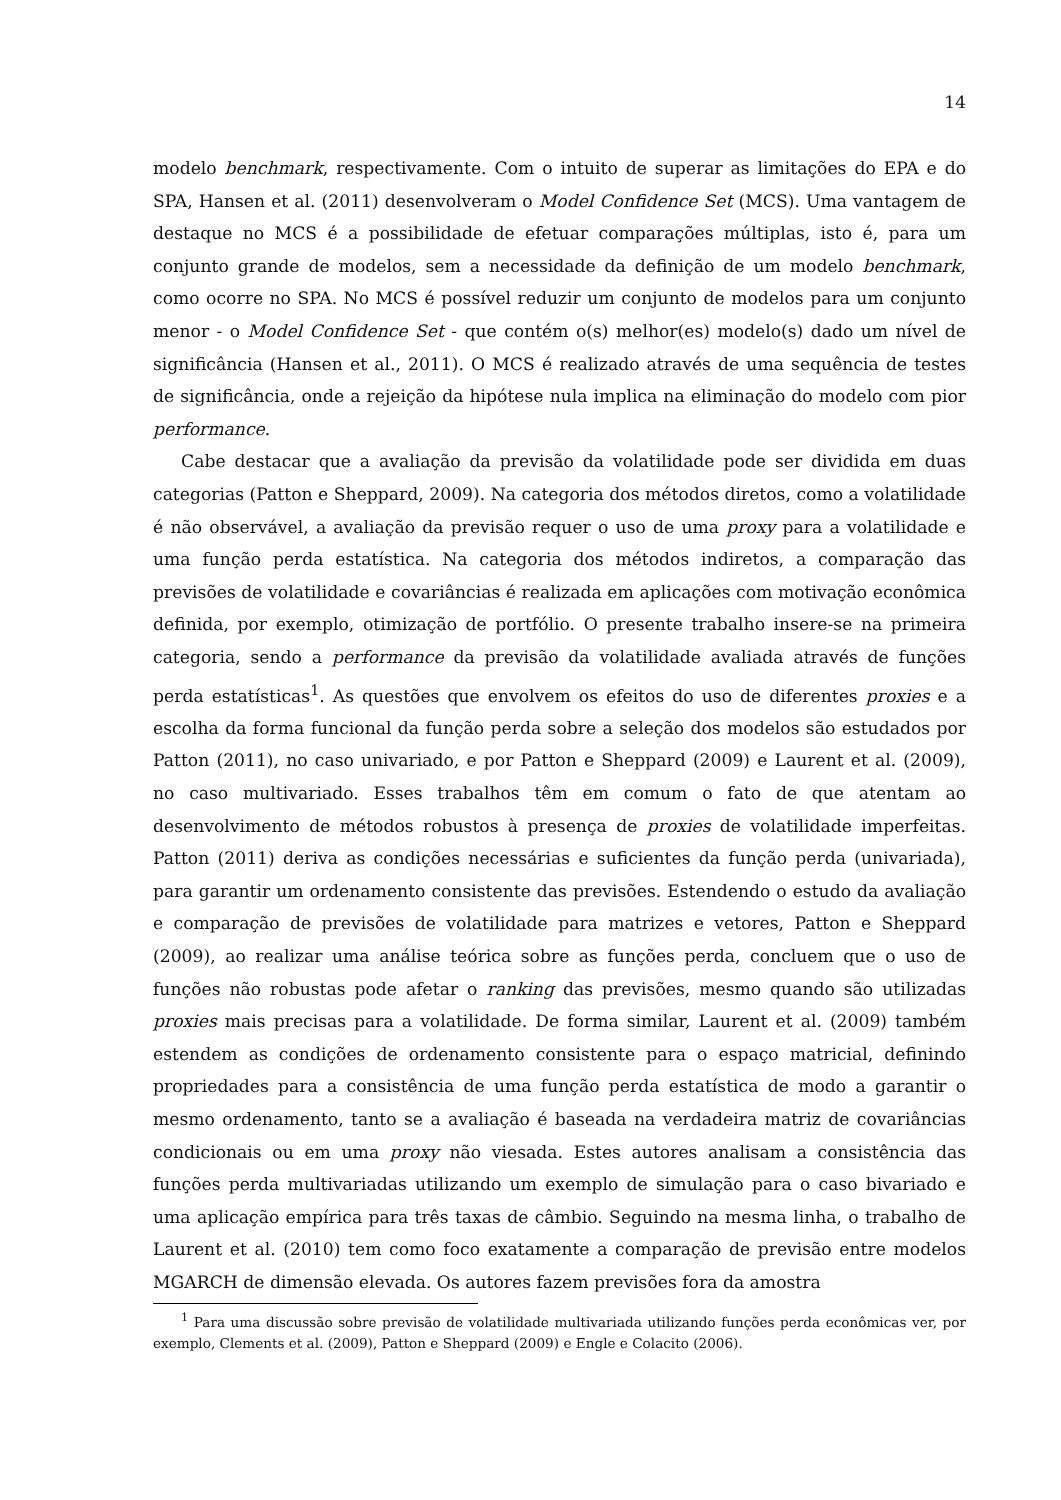14
modelo benchmark, respectivamente. Com o intuito de superar as limitações do EPA e do SPA, Hansen et al. (2011) desenvolveram o Model Confidence Set (MCS). Uma vantagem de destaque no MCS é a possibilidade de efetuar comparações múltiplas, isto é, para um conjunto grande de modelos, sem a necessidade da definição de um modelo benchmark, como ocorre no SPA. No MCS é possível reduzir um conjunto de modelos para um conjunto menor - o Model Confidence Set - que contém o(s) melhor(es) modelo(s) dado um nível de significância (Hansen et al., 2011). O MCS é realizado através de uma sequência de testes de significância, onde a rejeição da hipótese nula implica na eliminação do modelo com pior performance.
Cabe destacar que a avaliação da previsão da volatilidade pode ser dividida em duas categorias (Patton e Sheppard, 2009). Na categoria dos métodos diretos, como a volatilidade é não observável, a avaliação da previsão requer o uso de uma proxy para a volatilidade e uma função perda estatística. Na categoria dos métodos indiretos, a comparação das previsões de volatilidade e covariâncias é realizada em aplicações com motivação econômica definida, por exemplo, otimização de portfólio. O presente trabalho insere-se na primeira categoria, sendo a performance da previsão da volatilidade avaliada através de funções perda estatísticas<sup>1</sup>. As questões que envolvem os efeitos do uso de diferentes proxies e a escolha da forma funcional da função perda sobre a seleção dos modelos são estudados por Patton (2011), no caso univariado, e por Patton e Sheppard (2009) e Laurent et al. (2009), no caso multivariado. Esses trabalhos têm em comum o fato de que atentam ao desenvolvimento de métodos robustos à presença de proxies de volatilidade imperfeitas. Patton (2011) deriva as condições necessárias e suficientes da função perda (univariada), para garantir um ordenamento consistente das previsões. Estendendo o estudo da avaliação e comparação de previsões de volatilidade para matrizes e vetores, Patton e Sheppard (2009), ao realizar uma análise teórica sobre as funções perda, concluem que o uso de funções não robustas pode afetar o ranking das previsões, mesmo quando são utilizadas proxies mais precisas para a volatilidade. De forma similar, Laurent et al. (2009) também estendem as condições de ordenamento consistente para o espaço matricial, definindo propriedades para a consistência de uma função perda estatística de modo a garantir o mesmo ordenamento, tanto se a avaliação é baseada na verdadeira matriz de covariâncias condicionais ou em uma proxy não viesada. Estes autores analisam a consistência das funções perda multivariadas utilizando um exemplo de simulação para o caso bivariado e uma aplicação empírica para três taxas de câmbio. Seguindo na mesma linha, o trabalho de Laurent et al. (2010) tem como foco exatamente a comparação de previsão entre modelos MGARCH de dimensão elevada. Os autores fazem previsões fora da amostra
<sup>1</sup> Para uma discussão sobre previsão de volatilidade multivariada utilizando funções perda econômicas ver, por exemplo, Clements et al. (2009), Patton e Sheppard (2009) e Engle e Colacito (2006).